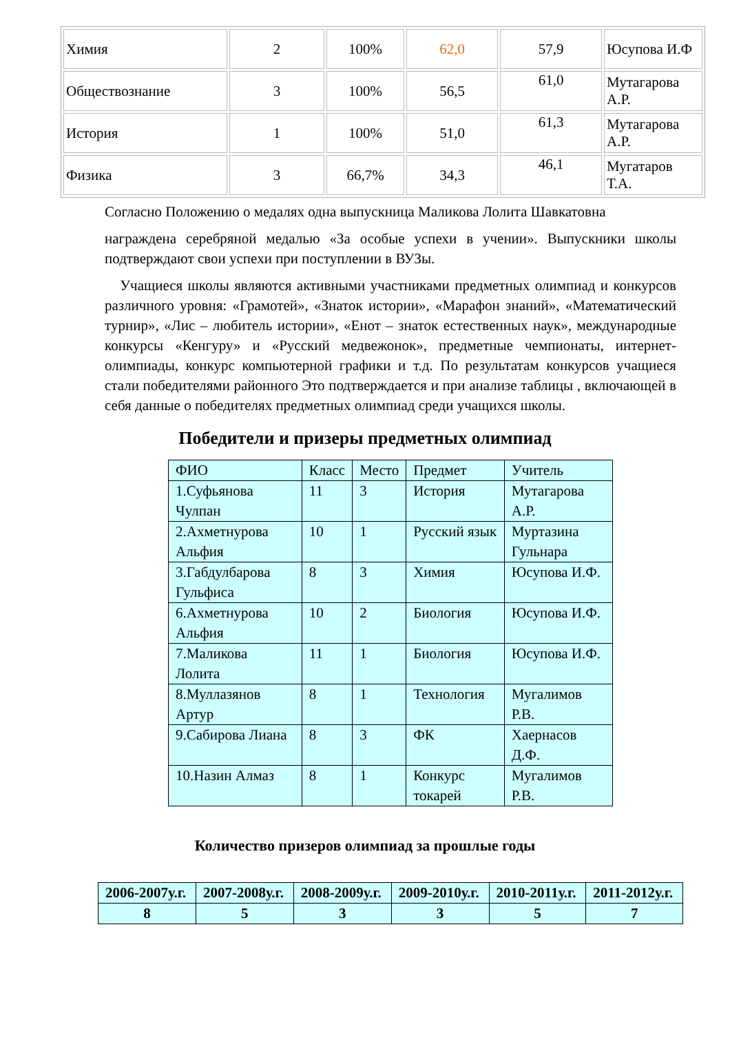| Химия | 2 | 100% | 62,0 | 57,9 | Юсупова И.Ф |
| Обществознание | 3 | 100% | 56,5 | 61,0 | Мутагарова А.Р. |
| История | 1 | 100% | 51,0 | 61,3 | Мутагарова А.Р. |
| Физика | 3 | 66,7% | 34,3 | 46,1 | Мугатаров Т.А. |
Согласно Положению о медалях одна выпускница Маликова Лолита Шавкатовна
награждена серебряной медалью «За особые успехи в учении». Выпускники школы подтверждают свои успехи при поступлении в ВУЗы.
Учащиеся школы являются активными участниками предметных олимпиад и конкурсов различного уровня: «Грамотей», «Знаток истории», «Марафон знаний», «Математический турнир», «Лис – любитель истории», «Енот – знаток естественных наук», международные конкурсы «Кенгуру» и «Русский медвежонок», предметные чемпионаты, интернет-олимпиады, конкурс компьютерной графики и т.д. По результатам конкурсов учащиеся стали победителями районного Это подтверждается и при анализе таблицы , включающей в себя данные о победителях предметных олимпиад среди учащихся школы.
Победители и призеры предметных олимпиад
| ФИО | Класс | Место | Предмет | Учитель |
| --- | --- | --- | --- | --- |
| 1.Суфьянова Чулпан | 11 | 3 | История | Мутагарова А.Р. |
| 2.Ахметнурова Альфия | 10 | 1 | Русский язык | Муртазина Гульнара |
| 3.Габдулбарова Гульфиса | 8 | 3 | Химия | Юсупова И.Ф. |
| 6.Ахметнурова Альфия | 10 | 2 | Биология | Юсупова И.Ф. |
| 7.Маликова Лолита | 11 | 1 | Биология | Юсупова И.Ф. |
| 8.Муллазянов Артур | 8 | 1 | Технология | Мугалимов Р.В. |
| 9.Сабирова Лиана | 8 | 3 | ФК | Хаернасов Д.Ф. |
| 10.Назин Алмаз | 8 | 1 | Конкурс токарей | Мугалимов Р.В. |
Количество призеров олимпиад за прошлые годы
| 2006-2007у.г. | 2007-2008у.г. | 2008-2009у.г. | 2009-2010у.г. | 2010-2011у.г. | 2011-2012у.г. |
| --- | --- | --- | --- | --- | --- |
| 8 | 5 | 3 | 3 | 5 | 7 |